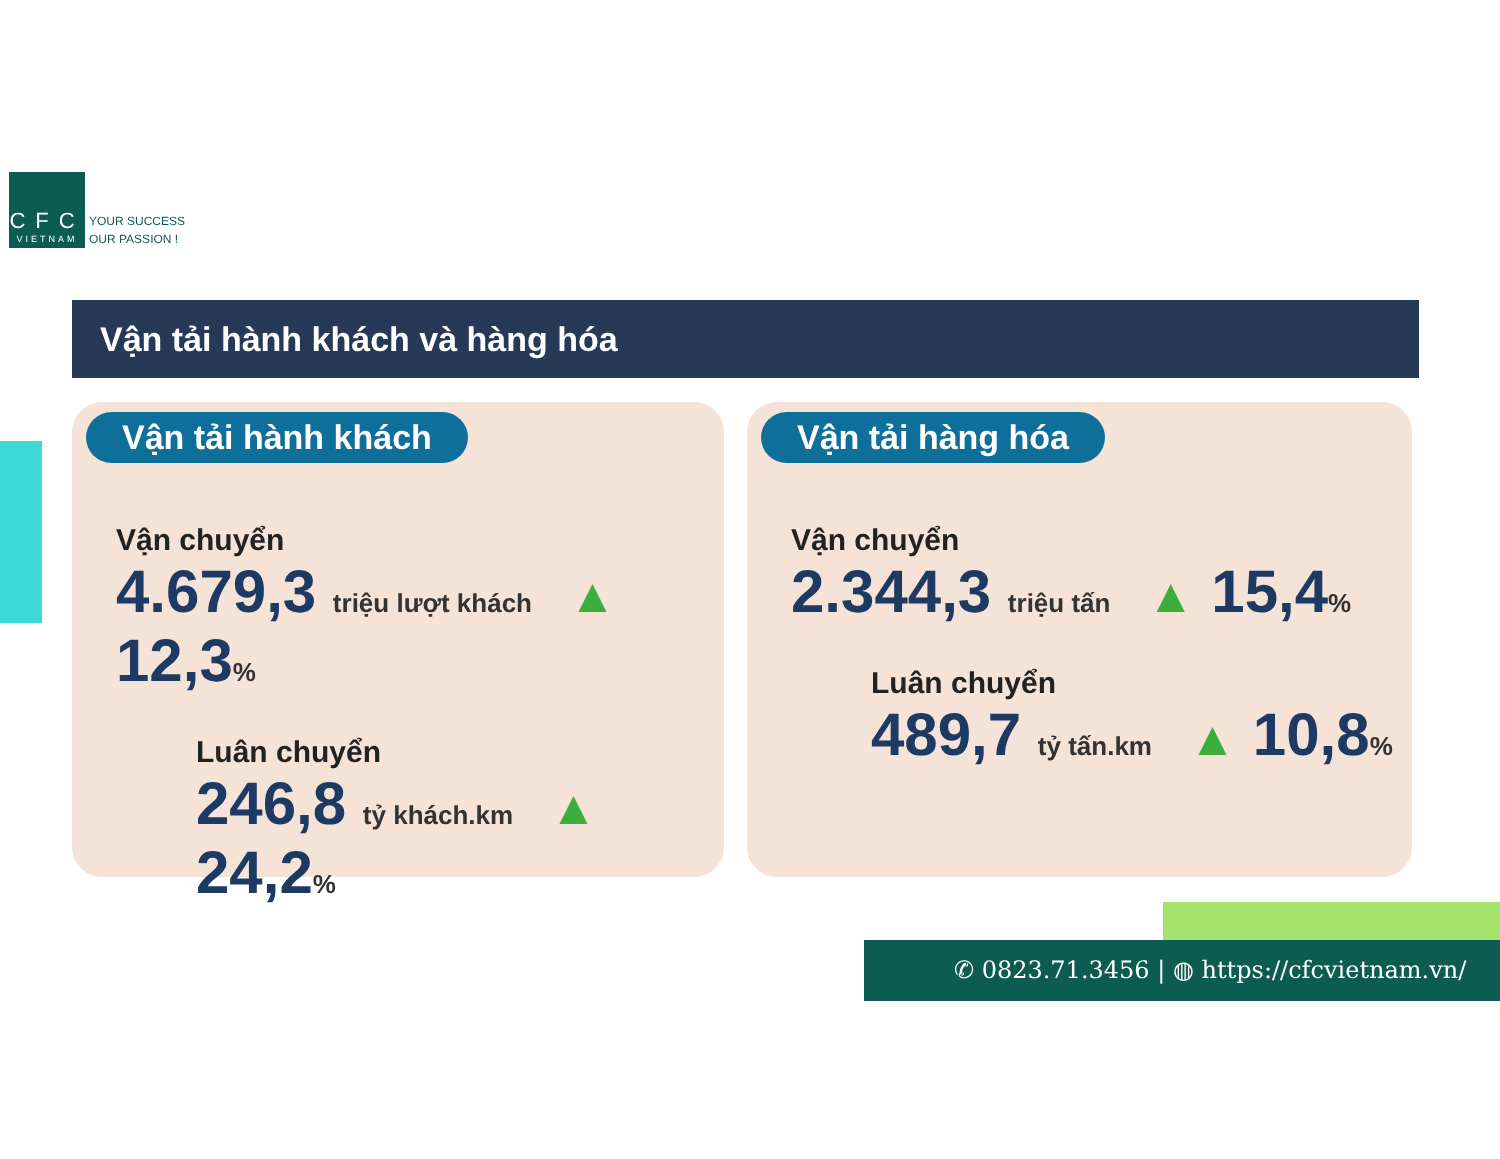CFC
VIETNAM
YOUR SUCCESS
OUR PASSION !
Vận tải hành khách và hàng hóa
Vận tải hành khách
Vận chuyển
4.679,3 triệu lượt khách ▲ 12,3%
Luân chuyển
246,8 tỷ khách.km ▲ 24,2%
Vận tải hàng hóa
Vận chuyển
2.344,3 triệu tấn ▲ 15,4%
Luân chuyển
489,7 tỷ tấn.km ▲ 10,8%
✆ 0823.71.3456 | ◍ https://cfcvietnam.vn/